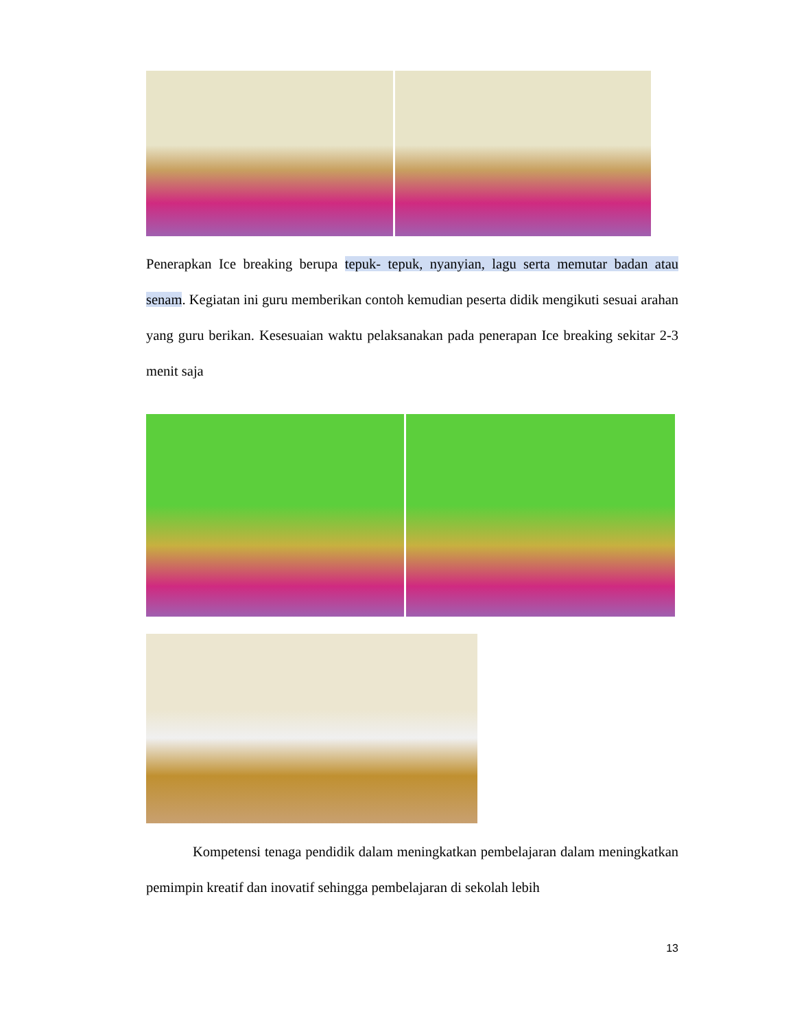Penerapkan Ice breaking berupa tepuk- tepuk, nyanyian, lagu serta memutar badan atau senam. Kegiatan ini guru memberikan contoh kemudian peserta didik mengikuti sesuai arahan yang guru berikan. Kesesuaian waktu pelaksanakan pada penerapan Ice breaking sekitar 2-3 menit saja
Kompetensi tenaga pendidik dalam meningkatkan pembelajaran dalam meningkatkan pemimpin kreatif dan inovatif sehingga pembelajaran di sekolah lebih
13